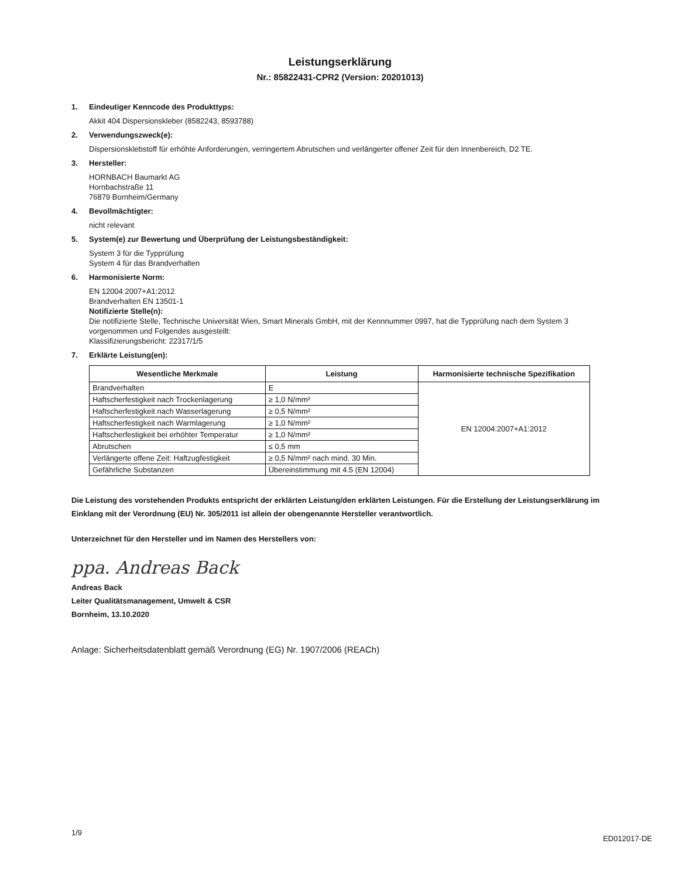Leistungserklärung
Nr.: 85822431-CPR2 (Version: 20201013)
1. Eindeutiger Kenncode des Produkttyps:
Akkit 404 Dispersionskleber (8582243, 8593788)
2. Verwendungszweck(e):
Dispersionsklebstoff für erhöhte Anforderungen, verringertem Abrutschen und verlängerter offener Zeit für den Innenbereich, D2 TE.
3. Hersteller:
HORNBACH Baumarkt AG
Hornbachstraße 11
76879 Bornheim/Germany
4. Bevollmächtigter:
nicht relevant
5. System(e) zur Bewertung und Überprüfung der Leistungsbeständigkeit:
System 3 für die Typprüfung
System 4 für das Brandverhalten
6. Harmonisierte Norm:
EN 12004:2007+A1:2012
Brandverhalten EN 13501-1
Notifizierte Stelle(n):
Die notifizierte Stelle, Technische Universität Wien, Smart Minerals GmbH, mit der Kennnummer 0997, hat die Typprüfung nach dem System 3 vorgenommen und Folgendes ausgestellt:
Klassifizierungsbericht: 22317/1/5
7. Erklärte Leistung(en):
| Wesentliche Merkmale | Leistung | Harmonisierte technische Spezifikation |
| --- | --- | --- |
| Brandverhalten | E | EN 12004:2007+A1:2012 |
| Haftscherfestigkeit nach Trockenlagerung | ≥ 1,0 N/mm² | |
| Haftscherfestigkeit nach Wasserlagerung | ≥ 0,5 N/mm² | |
| Haftscherfestigkeit nach Warmlagerung | ≥ 1,0 N/mm² | |
| Haftscherfestigkeit bei erhöhter Temperatur | ≥ 1,0 N/mm² | |
| Abrutschen | ≤ 0,5 mm | |
| Verlängerte offene Zeit: Haftzugfestigkeit | ≥ 0,5 N/mm² nach mind. 30 Min. | |
| Gefährliche Substanzen | Übereinstimmung mit 4.5 (EN 12004) | |
Die Leistung des vorstehenden Produkts entspricht der erklärten Leistung/den erklärten Leistungen. Für die Erstellung der Leistungserklärung im Einklang mit der Verordnung (EU) Nr. 305/2011 ist allein der obengenannte Hersteller verantwortlich.
Unterzeichnet für den Hersteller und im Namen des Herstellers von:
ppa. Andreas Back
Andreas Back
Leiter Qualitätsmanagement, Umwelt & CSR
Bornheim, 13.10.2020
Anlage: Sicherheitsdatenblatt gemäß Verordnung (EG) Nr. 1907/2006 (REACh)
1/9
ED012017-DE